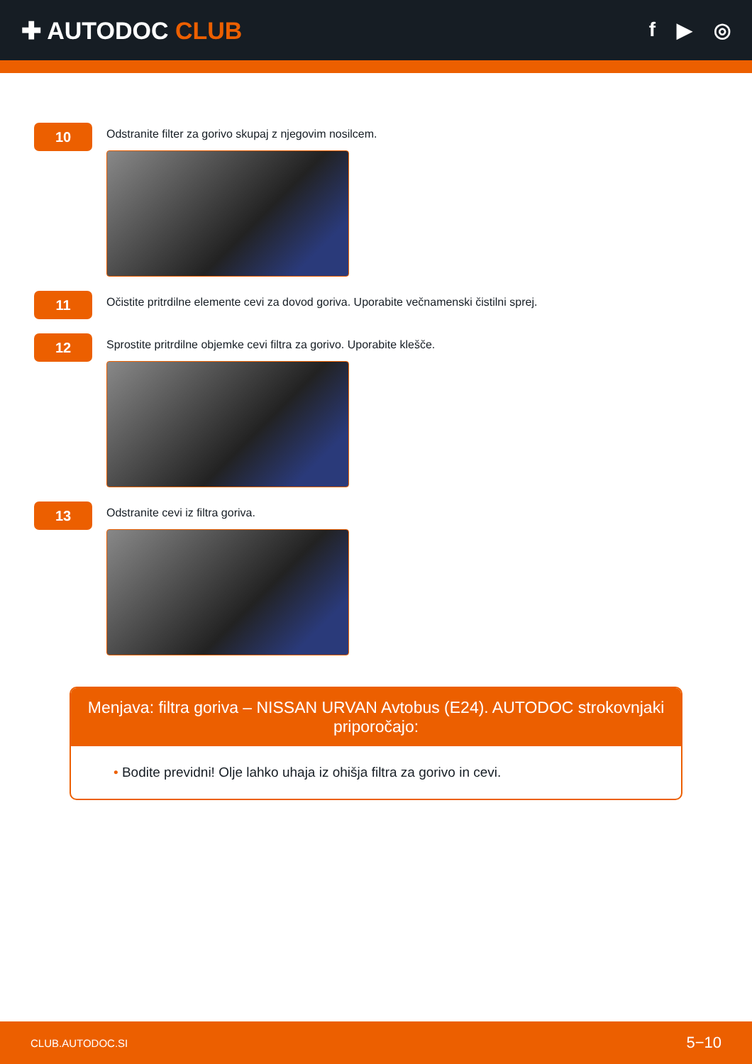✚ AUTODOC CLUB
f ▶ ◎
10
Odstranite filter za gorivo skupaj z njegovim nosilcem.
11
Očistite pritrdilne elemente cevi za dovod goriva. Uporabite večnamenski čistilni sprej.
12
Sprostite pritrdilne objemke cevi filtra za gorivo. Uporabite klešče.
13
Odstranite cevi iz filtra goriva.
Menjava: filtra goriva – NISSAN URVAN Avtobus (E24). AUTODOC strokovnjaki priporočajo:
• Bodite previdni! Olje lahko uhaja iz ohišja filtra za gorivo in cevi.
CLUB.AUTODOC.SI 5−10